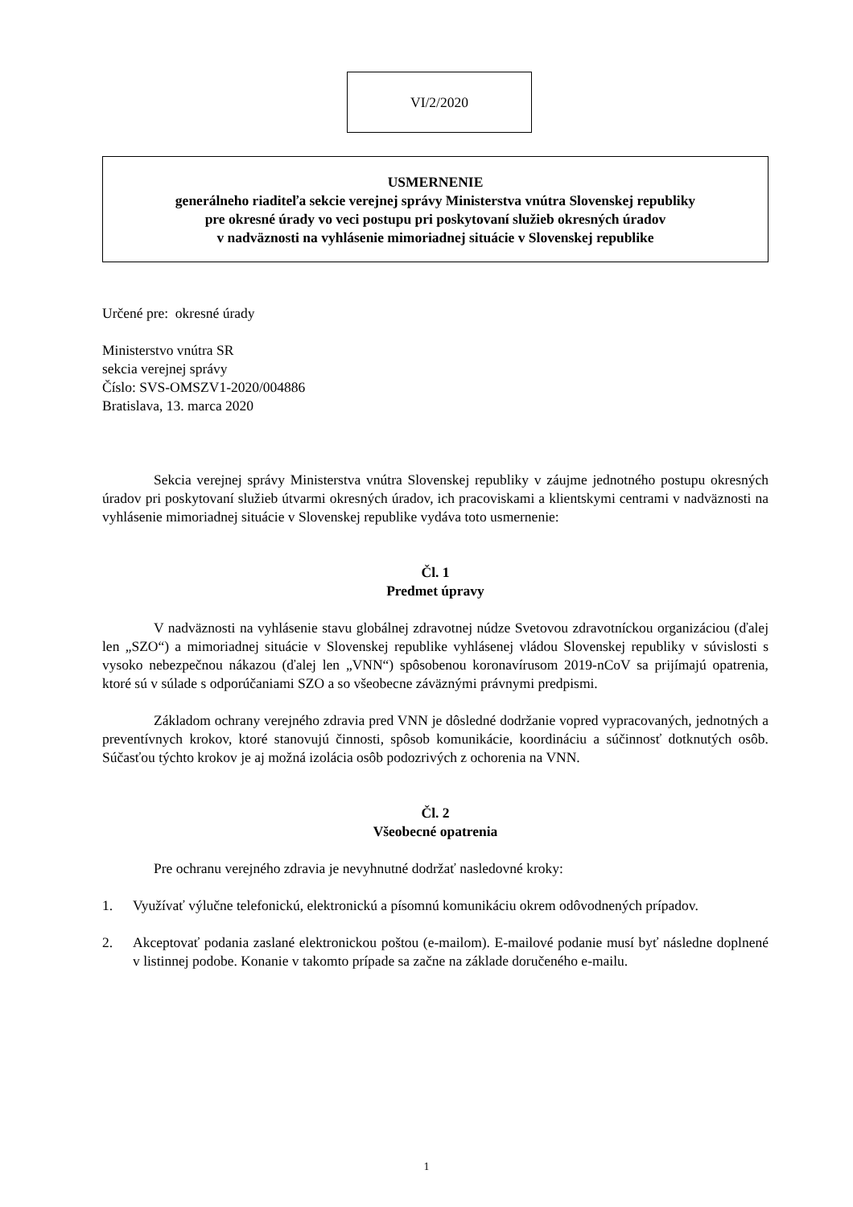VI/2/2020
USMERNENIE
generálneho riaditeľa sekcie verejnej správy Ministerstva vnútra Slovenskej republiky
pre okresné úrady vo veci postupu pri poskytovaní služieb okresných úradov
v nadväznosti na vyhlásenie mimoriadnej situácie v Slovenskej republike
Určené pre: okresné úrady
Ministerstvo vnútra SR
sekcia verejnej správy
Číslo: SVS-OMSZV1-2020/004886
Bratislava, 13. marca 2020
Sekcia verejnej správy Ministerstva vnútra Slovenskej republiky v záujme jednotného postupu okresných úradov pri poskytovaní služieb útvarmi okresných úradov, ich pracoviskami a klientskymi centrami v nadväznosti na vyhlásenie mimoriadnej situácie v Slovenskej republike vydáva toto usmernenie:
Čl. 1
Predmet úpravy
V nadväznosti na vyhlásenie stavu globálnej zdravotnej núdze Svetovou zdravotníckou organizáciou (ďalej len „SZO“) a mimoriadnej situácie v Slovenskej republike vyhlásenej vládou Slovenskej republiky v súvislosti s vysoko nebezpečnou nákazou (ďalej len „VNN“) spôsobenou koronavírusom 2019-nCoV sa prijímajú opatrenia, ktoré sú v súlade s odporúčaniami SZO a so všeobecne záväznými právnymi predpismi.
Základom ochrany verejného zdravia pred VNN je dôsledné dodržanie vopred vypracovaných, jednotných a preventívnych krokov, ktoré stanovujú činnosti, spôsob komunikácie, koordináciu a súčinnosť dotknutých osôb. Súčasťou týchto krokov je aj možná izolácia osôb podozrivých z ochorenia na VNN.
Čl. 2
Všeobecné opatrenia
Pre ochranu verejného zdravia je nevyhnutné dodržať nasledovné kroky:
1. Využívať výlučne telefonickú, elektronickú a písomnú komunikáciu okrem odôvodnených prípadov.
2. Akceptovať podania zaslané elektronickou poštou (e-mailom). E-mailové podanie musí byť následne doplnené v listinnej podobe. Konanie v takomto prípade sa začne na základe doručeného e-mailu.
1